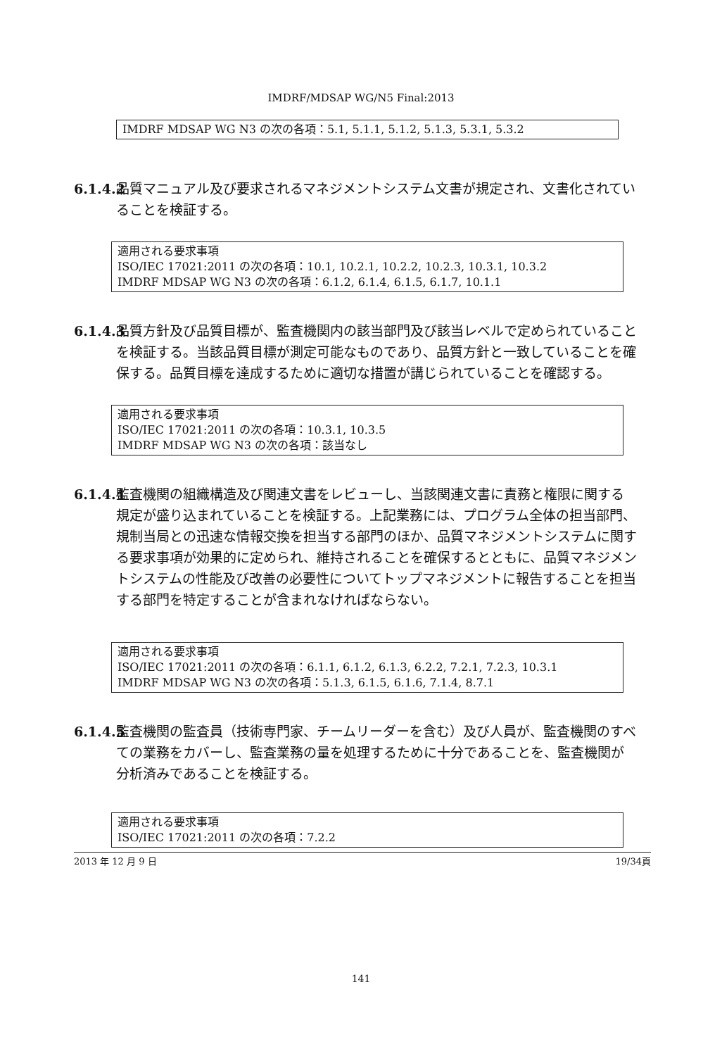IMDRF/MDSAP WG/N5 Final:2013
IMDRF MDSAP WG N3 の次の各項：5.1, 5.1.1, 5.1.2, 5.1.3, 5.3.1, 5.3.2
6.1.4.2 品質マニュアル及び要求されるマネジメントシステム文書が規定され、文書化されていることを検証する。
適用される要求事項
ISO/IEC 17021:2011 の次の各項：10.1, 10.2.1, 10.2.2, 10.2.3, 10.3.1, 10.3.2
IMDRF MDSAP WG N3 の次の各項：6.1.2, 6.1.4, 6.1.5, 6.1.7, 10.1.1
6.1.4.3 品質方針及び品質目標が、監査機関内の該当部門及び該当レベルで定められていることを検証する。当該品質目標が測定可能なものであり、品質方針と一致していることを確保する。品質目標を達成するために適切な措置が講じられていることを確認する。
適用される要求事項
ISO/IEC 17021:2011 の次の各項：10.3.1, 10.3.5
IMDRF MDSAP WG N3 の次の各項：該当なし
6.1.4.4 監査機関の組織構造及び関連文書をレビューし、当該関連文書に責務と権限に関する規定が盛り込まれていることを検証する。上記業務には、プログラム全体の担当部門、規制当局との迅速な情報交換を担当する部門のほか、品質マネジメントシステムに関する要求事項が効果的に定められ、維持されることを確保するとともに、品質マネジメントシステムの性能及び改善の必要性についてトップマネジメントに報告することを担当する部門を特定することが含まれなければならない。
適用される要求事項
ISO/IEC 17021:2011 の次の各項：6.1.1, 6.1.2, 6.1.3, 6.2.2, 7.2.1, 7.2.3, 10.3.1
IMDRF MDSAP WG N3 の次の各項：5.1.3, 6.1.5, 6.1.6, 7.1.4, 8.7.1
6.1.4.5 監査機関の監査員（技術専門家、チームリーダーを含む）及び人員が、監査機関のすべての業務をカバーし、監査業務の量を処理するために十分であることを、監査機関が分析済みであることを検証する。
適用される要求事項
ISO/IEC 17021:2011 の次の各項：7.2.2
2013 年 12 月 9 日 19/34頁
141